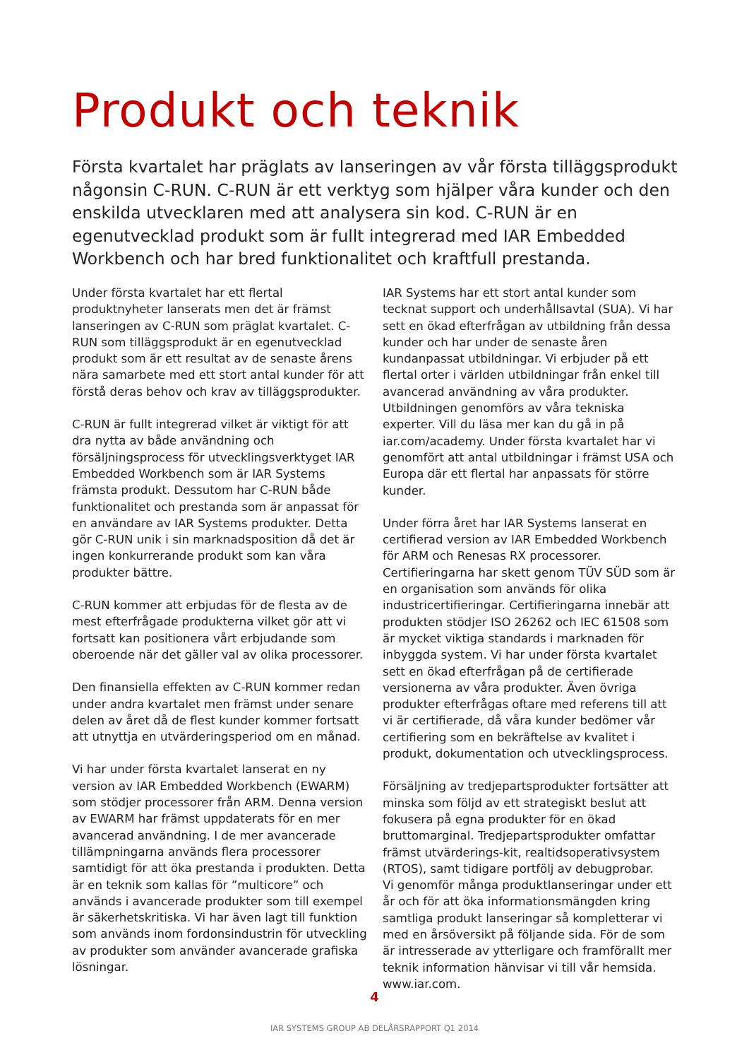Produkt och teknik
Första kvartalet har präglats av lanseringen av vår första tilläggsprodukt någonsin C-RUN. C-RUN är ett verktyg som hjälper våra kunder och den enskilda utvecklaren med att analysera sin kod. C-RUN är en egenutvecklad produkt som är fullt integrerad med IAR Embedded Workbench och har bred funktionalitet och kraftfull prestanda.
Under första kvartalet har ett flertal produktnyheter lanserats men det är främst lanseringen av C-RUN som präglat kvartalet. C-RUN som tilläggsprodukt är en egenutvecklad produkt som är ett resultat av de senaste årens nära samarbete med ett stort antal kunder för att förstå deras behov och krav av tilläggsprodukter.
C-RUN är fullt integrerad vilket är viktigt för att dra nytta av både användning och försäljningsprocess för utvecklingsverktyget IAR Embedded Workbench som är IAR Systems främsta produkt. Dessutom har C-RUN både funktionalitet och prestanda som är anpassat för en användare av IAR Systems produkter. Detta gör C-RUN unik i sin marknadsposition då det är ingen konkurrerande produkt som kan våra produkter bättre.
C-RUN kommer att erbjudas för de flesta av de mest efterfrågade produkterna vilket gör att vi fortsatt kan positionera vårt erbjudande som oberoende när det gäller val av olika processorer.
Den finansiella effekten av C-RUN kommer redan under andra kvartalet men främst under senare delen av året då de flest kunder kommer fortsatt att utnyttja en utvärderingsperiod om en månad.
Vi har under första kvartalet lanserat en ny version av IAR Embedded Workbench (EWARM) som stödjer processorer från ARM. Denna version av EWARM har främst uppdaterats för en mer avancerad användning. I de mer avancerade tillämpningarna används flera processorer samtidigt för att öka prestanda i produkten. Detta är en teknik som kallas för ”multicore” och används i avancerade produkter som till exempel är säkerhetskritiska. Vi har även lagt till funktion som används inom fordonsindustrin för utveckling av produkter som använder avancerade grafiska lösningar.
IAR Systems har ett stort antal kunder som tecknat support och underhållsavtal (SUA). Vi har sett en ökad efterfrågan av utbildning från dessa kunder och har under de senaste åren kundanpassat utbildningar. Vi erbjuder på ett flertal orter i världen utbildningar från enkel till avancerad användning av våra produkter. Utbildningen genomförs av våra tekniska experter. Vill du läsa mer kan du gå in på iar.com/academy. Under första kvartalet har vi genomfört att antal utbildningar i främst USA och Europa där ett flertal har anpassats för större kunder.
Under förra året har IAR Systems lanserat en certifierad version av IAR Embedded Workbench för ARM och Renesas RX processorer. Certifieringarna har skett genom TÜV SÜD som är en organisation som används för olika industricertifieringar. Certifieringarna innebär att produkten stödjer ISO 26262 och IEC 61508 som är mycket viktiga standards i marknaden för inbyggda system. Vi har under första kvartalet sett en ökad efterfrågan på de certifierade versionerna av våra produkter. Även övriga produkter efterfrågas oftare med referens till att vi är certifierade, då våra kunder bedömer vår certifiering som en bekräftelse av kvalitet i produkt, dokumentation och utvecklingsprocess.
Försäljning av tredjepartsprodukter fortsätter att minska som följd av ett strategiskt beslut att fokusera på egna produkter för en ökad bruttomarginal. Tredjepartsprodukter omfattar främst utvärderings-kit, realtidsoperativsystem (RTOS), samt tidigare portfölj av debugprobar.
Vi genomför många produktlanseringar under ett år och för att öka informationsmängden kring samtliga produkt lanseringar så kompletterar vi med en årsöversikt på följande sida. För de som är intresserade av ytterligare och framförallt mer teknik information hänvisar vi till vår hemsida. www.iar.com.
4
IAR SYSTEMS GROUP AB DELÅRSRAPPORT Q1 2014